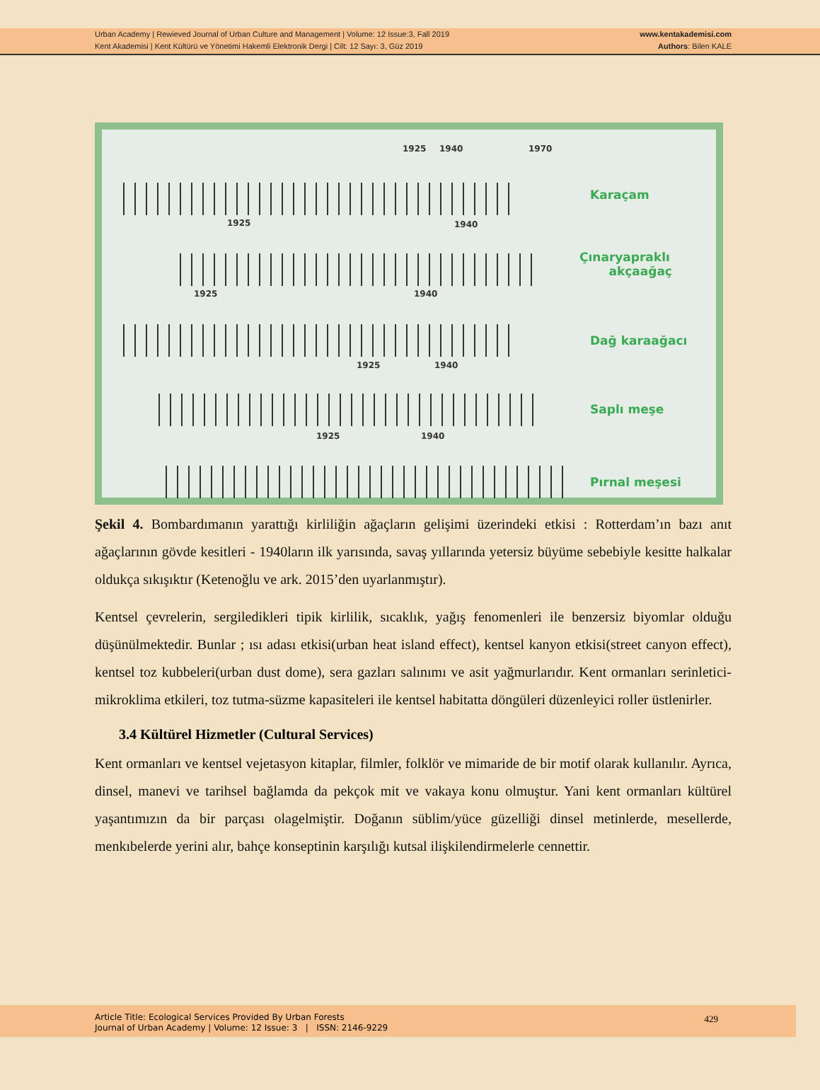Urban Academy | Rewieved Journal of Urban Culture and Management | Volume: 12 Issue:3, Fall 2019
Kent Akademisi | Kent Kültürü ve Yönetimi Hakemli Elektronik Dergi | Cilt: 12 Sayı: 3, Güz 2019
www.kentakademisi.com
Authors: Bilen KALE
1925 1940 1970
Karaçam
1925 1940
Çınaryapraklı
akçaağaç
1925 1940
Dağ karaağacı
1925 1940
Saplı meşe
1925 1940
Pırnal meşesi
Şekil 4. Bombardımanın yarattığı kirliliğin ağaçların gelişimi üzerindeki etkisi : Rotterdam’ın bazı anıt ağaçlarının gövde kesitleri - 1940ların ilk yarısında, savaş yıllarında yetersiz büyüme sebebiyle kesitte halkalar oldukça sıkışıktır (Ketenoğlu ve ark. 2015’den uyarlanmıştır).
Kentsel çevrelerin, sergiledikleri tipik kirlilik, sıcaklık, yağış fenomenleri ile benzersiz biyomlar olduğu düşünülmektedir. Bunlar ; ısı adası etkisi(urban heat island effect), kentsel kanyon etkisi(street canyon effect), kentsel toz kubbeleri(urban dust dome), sera gazları salınımı ve asit yağmurlarıdır. Kent ormanları serinletici-mikroklima etkileri, toz tutma-süzme kapasiteleri ile kentsel habitatta döngüleri düzenleyici roller üstlenirler.
3.4 Kültürel Hizmetler (Cultural Services)
Kent ormanları ve kentsel vejetasyon kitaplar, filmler, folklör ve mimaride de bir motif olarak kullanılır. Ayrıca, dinsel, manevi ve tarihsel bağlamda da pekçok mit ve vakaya konu olmuştur. Yani kent ormanları kültürel yaşantımızın da bir parçası olagelmiştir. Doğanın süblim/yüce güzelliği dinsel metinlerde, mesellerde, menkıbelerde yerini alır, bahçe konseptinin karşılığı kutsal ilişkilendirmelerle cennettir.
Article Title: Ecological Services Provided By Urban Forests
Journal of Urban Academy | Volume: 12 Issue: 3 | ISSN: 2146-9229
429